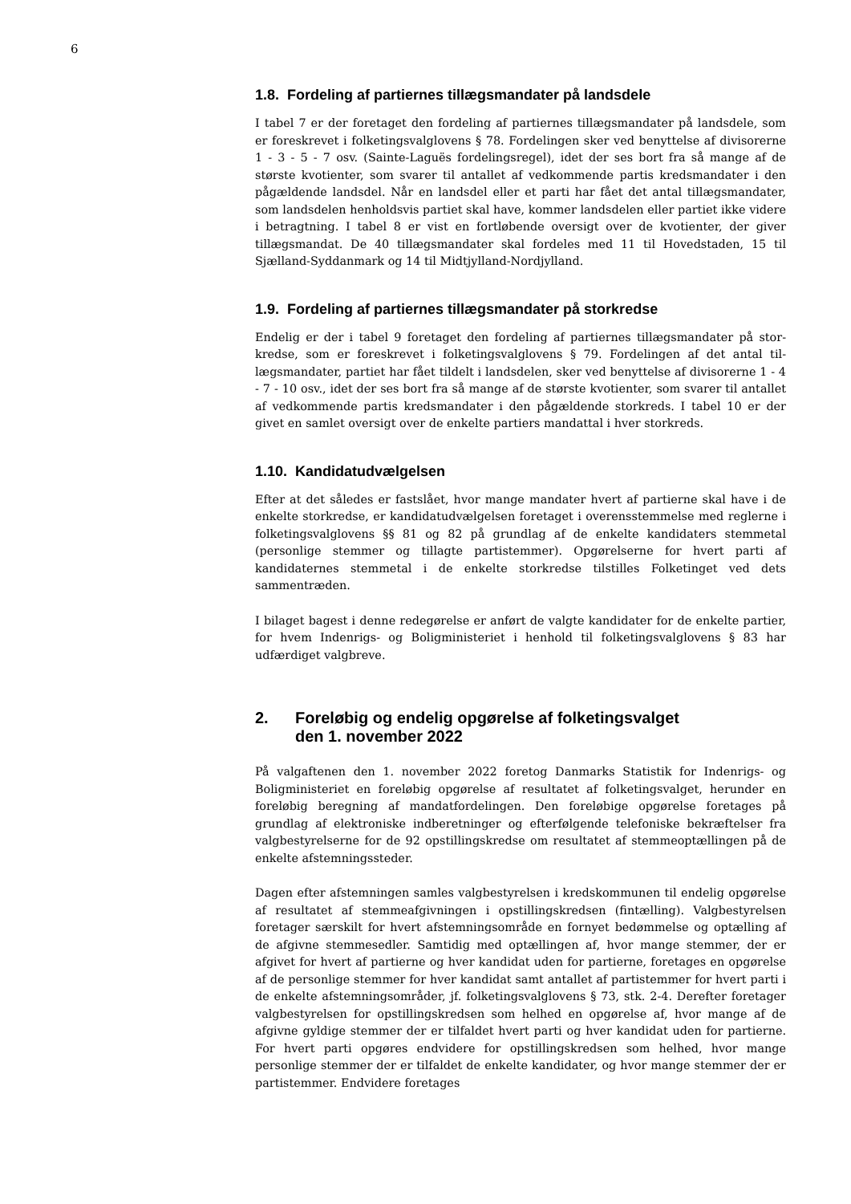6
1.8. Fordeling af partiernes tillægsmandater på landsdele
I tabel 7 er der foretaget den fordeling af partiernes tillægsmandater på landsdele, som er foreskrevet i folketingsvalglovens § 78. Fordelingen sker ved benyttelse af divisorerne 1 - 3 - 5 - 7 osv. (Sainte-Laguës fordelingsregel), idet der ses bort fra så mange af de største kvotienter, som svarer til antallet af vedkommende partis kreds­mandater i den pågældende landsdel. Når en landsdel eller et parti har fået det antal tillægsmandater, som landsdelen henholdsvis partiet skal have, kommer landsdelen eller partiet ikke videre i betragtning. I tabel 8 er vist en fortløbende oversigt over de kvotienter, der giver tillægsmandat. De 40 tillægsmandater skal fordeles med 11 til Hovedstaden, 15 til Sjælland-Syddanmark og 14 til Midtjylland-Nordjylland.
1.9. Fordeling af partiernes tillægsmandater på storkredse
Endelig er der i tabel 9 foretaget den fordeling af partiernes tillægsmandater på stor­kredse, som er foreskrevet i folketingsvalglovens § 79. Fordelingen af det antal til­lægsmandater, partiet har fået tildelt i landsdelen, sker ved benyttelse af divisorerne 1 - 4 - 7 - 10 osv., idet der ses bort fra så mange af de største kvotienter, som svarer til antallet af vedkommende partis kredsmandater i den pågældende storkreds. I ta­bel 10 er der givet en samlet oversigt over de enkelte partiers mandattal i hver stor­kreds.
1.10. Kandidatudvælgelsen
Efter at det således er fastslået, hvor mange mandater hvert af partierne skal have i de enkelte storkredse, er kandidatudvælgelsen foretaget i overensstemmelse med reglerne i folketingsvalglovens §§ 81 og 82 på grundlag af de enkelte kandidaters stemmetal (personlige stemmer og tillagte partistemmer). Opgørelserne for hvert parti af kandidaternes stemmetal i de enkelte storkredse tilstilles Folketinget ved dets sammentræden.
I bilaget bagest i denne redegørelse er anført de valgte kandidater for de enkelte par­tier, for hvem Indenrigs- og Boligministeriet i henhold til folketingsvalglovens § 83 har udfærdiget valgbreve.
2. Foreløbig og endelig opgørelse af folketingsvalget
den 1. november 2022
På valgaftenen den 1. november 2022 foretog Danmarks Statistik for Indenrigs- og Boligministeriet en foreløbig opgørelse af resultatet af folketingsvalget, herunder en foreløbig beregning af mandatfordelingen. Den foreløbige opgørelse foretages på grundlag af elektroniske indberetninger og efterfølgende telefoniske bekræftelser fra valgbestyrelserne for de 92 opstillingskredse om resultatet af stemmeoptællingen på de enkelte afstemningssteder.
Dagen efter afstemningen samles valgbestyrelsen i kredskommunen til endelig op­gørelse af resultatet af stemmeafgivningen i opstillingskredsen (fintælling). Valgbe­styrelsen foretager særskilt for hvert afstemningsområde en fornyet bedømmelse og optælling af de afgivne stemmesedler. Samtidig med optællingen af, hvor mange stemmer, der er afgivet for hvert af partierne og hver kandidat uden for partierne, foretages en opgørelse af de personlige stemmer for hver kandidat samt antallet af partistemmer for hvert parti i de enkelte afstemningsområder, jf. folketingsvalglo­vens § 73, stk. 2-4. Derefter foretager valgbestyrelsen for opstillingskredsen som hel­hed en opgørelse af, hvor mange af de afgivne gyldige stemmer der er tilfaldet hvert parti og hver kandidat uden for partierne. For hvert parti opgøres endvidere for op­stillingskredsen som helhed, hvor mange personlige stemmer der er tilfaldet de en­kelte kandidater, og hvor mange stemmer der er partistemmer. Endvidere foretages